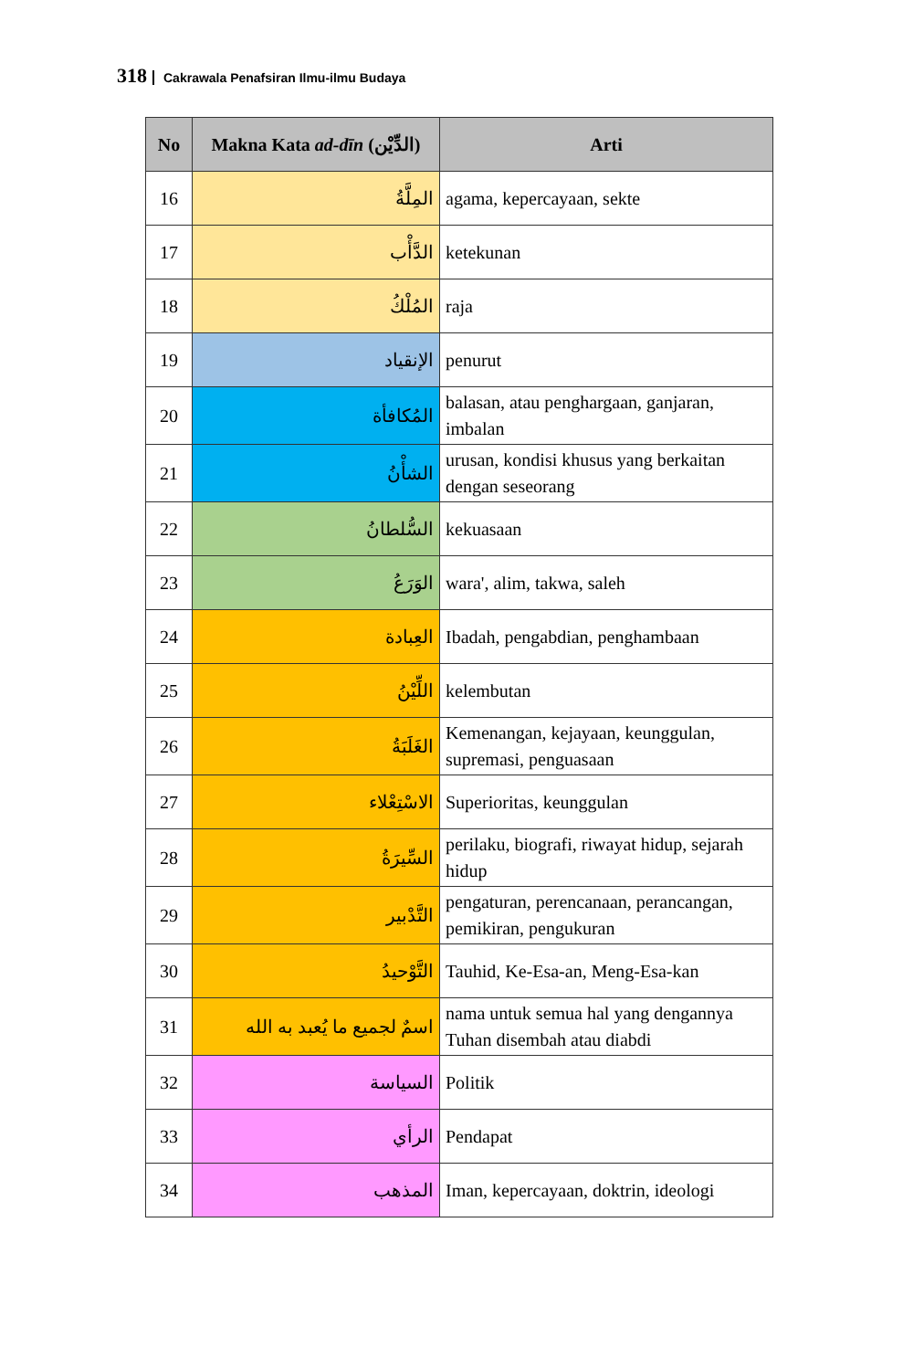318 Cakrawala Penafsiran Ilmu-ilmu Budaya
| No | Makna Kata ad-dīn (الدِّيْن) | Arti |
| --- | --- | --- |
| 16 | المِلَّةُ | agama, kepercayaan, sekte |
| 17 | الدَّأْب | ketekunan |
| 18 | المُلْكُ | raja |
| 19 | الإنقياد | penurut |
| 20 | المُكافأة | balasan, atau penghargaan, ganjaran, imbalan |
| 21 | الشأْنُ | urusan, kondisi khusus yang berkaitan dengan seseorang |
| 22 | السُّلطانُ | kekuasaan |
| 23 | الوَرَعُ | wara', alim, takwa, saleh |
| 24 | العِبادة | Ibadah, pengabdian, penghambaan |
| 25 | اللِّيْنُ | kelembutan |
| 26 | الغَلَبَةُ | Kemenangan, kejayaan, keunggulan, supremasi, penguasaan |
| 27 | الاسْتِعْلاء | Superioritas, keunggulan |
| 28 | السِّيرَةُ | perilaku, biografi, riwayat hidup, sejarah hidup |
| 29 | التَّدْبير | pengaturan, perencanaan, perancangan, pemikiran, pengukuran |
| 30 | التَّوْحيدُ | Tauhid, Ke-Esa-an, Meng-Esa-kan |
| 31 | اسمٌ لجميع ما يُعبد به الله | nama untuk semua hal yang dengannya Tuhan disembah atau diabdi |
| 32 | السياسة | Politik |
| 33 | الرأي | Pendapat |
| 34 | المذهب | Iman, kepercayaan, doktrin, ideologi |